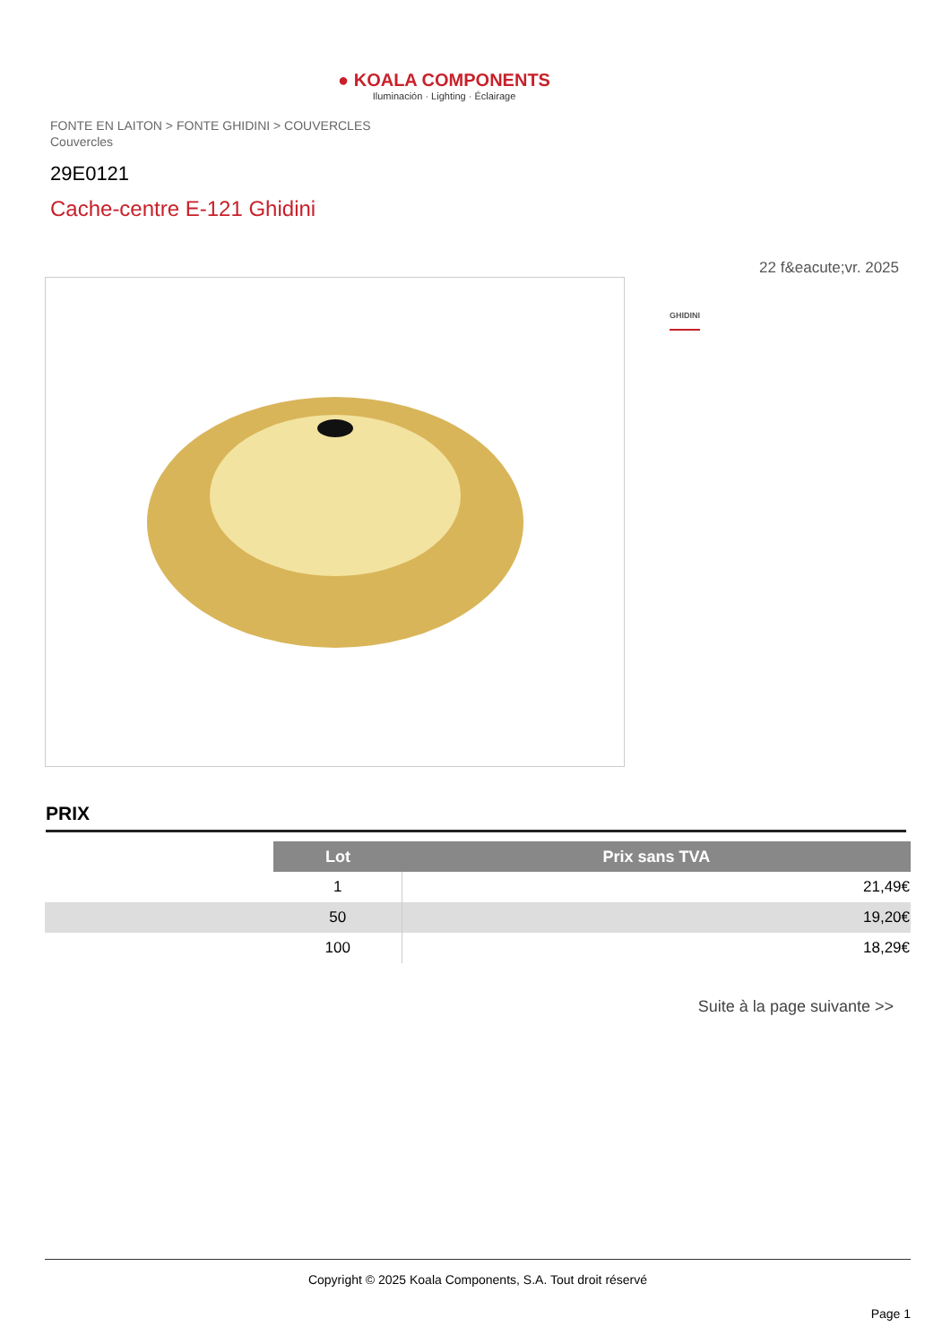● KOALA COMPONENTS
Iluminación · Lighting · Éclairage
FONTE EN LAITON > FONTE GHIDINI > COUVERCLES
Couvercles
29E0121
Cache-centre E-121 Ghidini
22 f&eacute;vr. 2025
GHIDINI
PRIX
| | Lot | Prix sans TVA |
| | 1 | 21,49€ |
| | 50 | 19,20€ |
| | 100 | 18,29€ |
Suite à la page suivante >>
Copyright © 2025 Koala Components, S.A. Tout droit réservé
Page 1